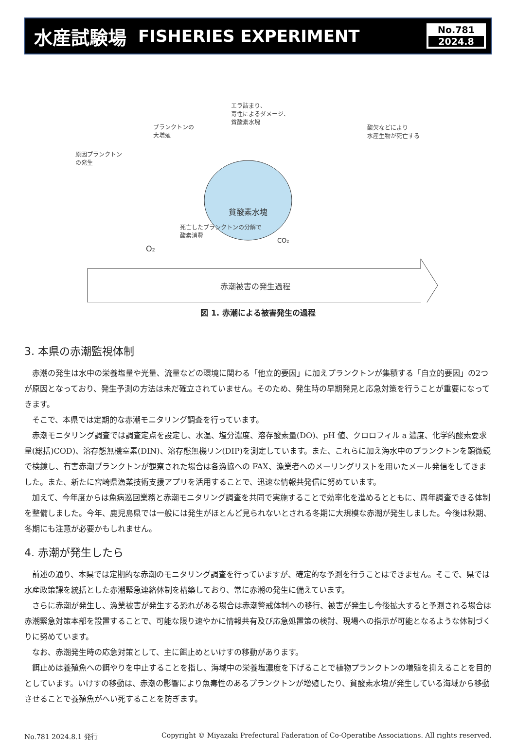水産試験場 FISHERIES EXPERIMENT
No.781
2024.8
貧酸素水塊
原因プランクトン
の発生
プランクトンの
大増殖
エラ詰まり、
毒性によるダメージ、
貧酸素水塊
酸欠などにより
水産生物が死亡する
死亡したプランクトンの分解で
酸素消費
O₂
CO₂
赤潮被害の発生過程
図 1. 赤潮による被害発生の過程
3. 本県の赤潮監視体制
赤潮の発生は水中の栄養塩量や光量、流量などの環境に関わる「他立的要因」に加えプランクトンが集積する「自立的要因」の2つが原因となっており、発生予測の方法は未だ確立されていません。そのため、発生時の早期発見と応急対策を行うことが重要になってきます。
そこで、本県では定期的な赤潮モニタリング調査を行っています。
赤潮モニタリング調査では調査定点を設定し、水温、塩分濃度、溶存酸素量(DO)、pH 値、クロロフィル a 濃度、化学的酸素要求量(総括)COD)、溶存態無機窒素(DIN)、溶存態無機リン(DIP)を測定しています。また、これらに加え海水中のプランクトンを顕微鏡で検鏡し、有害赤潮プランクトンが観察された場合は各漁協への FAX、漁業者へのメーリングリストを用いたメール発信をしてきました。また、新たに宮崎県漁業技術支援アプリを活用することで、迅速な情報共発信に努めています。
加えて、今年度からは魚病巡回業務と赤潮モニタリング調査を共同で実施することで効率化を進めるとともに、周年調査できる体制を整備しました。今年、鹿児島県では一般には発生がほとんど見られないとされる冬期に大規模な赤潮が発生しました。今後は秋期、冬期にも注意が必要かもしれません。
4. 赤潮が発生したら
前述の通り、本県では定期的な赤潮のモニタリング調査を行っていますが、確定的な予測を行うことはできません。そこで、県では水産政策課を統括とした赤潮緊急連絡体制を構築しており、常に赤潮の発生に備えています。
さらに赤潮が発生し、漁業被害が発生する恐れがある場合は赤潮警戒体制への移行、被害が発生し今後拡大すると予測される場合は赤潮緊急対策本部を設置することで、可能な限り速やかに情報共有及び応急処置策の検討、現場への指示が可能となるような体制づくりに努めています。
なお、赤潮発生時の応急対策として、主に餌止めといけすの移動があります。
餌止めは養殖魚への餌やりを中止することを指し、海域中の栄養塩濃度を下げることで植物プランクトンの増殖を抑えることを目的としています。いけすの移動は、赤潮の影響により魚毒性のあるプランクトンが増殖したり、貧酸素水塊が発生している海域から移動させることで養殖魚がへい死することを防ぎます。
No.781 2024.8.1 発行 Copyright © Miyazaki Prefectural Faderation of Co-Operatibe Associations. All rights reserved.